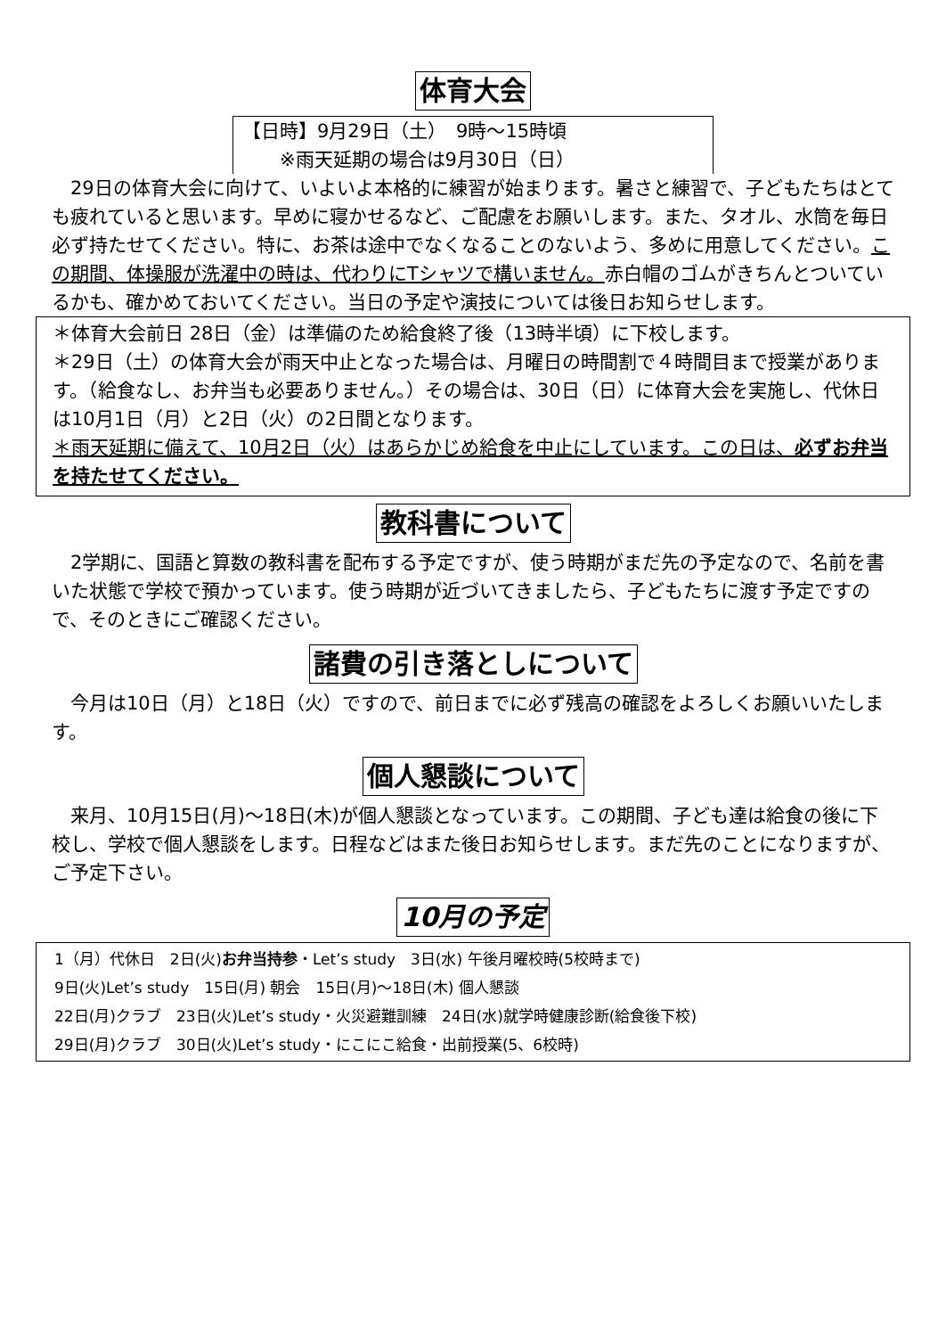体育大会
【日時】9月29日（土）　9時～15時頃
　　※雨天延期の場合は9月30日（日）
　29日の体育大会に向けて、いよいよ本格的に練習が始まります。暑さと練習で、子どもたちはとても疲れていると思います。早めに寝かせるなど、ご配慮をお願いします。また、タオル、水筒を毎日必ず持たせてください。特に、お茶は途中でなくなることのないよう、多めに用意してください。この期間、体操服が洗濯中の時は、代わりにTシャツで構いません。赤白帽のゴムがきちんとついているかも、確かめておいてください。当日の予定や演技については後日お知らせします。
＊体育大会前日 28日（金）は準備のため給食終了後（13時半頃）に下校します。
＊29日（土）の体育大会が雨天中止となった場合は、月曜日の時間割で４時間目まで授業があります。（給食なし、お弁当も必要ありません。）その場合は、30日（日）に体育大会を実施し、代休日は10月1日（月）と2日（火）の2日間となります。
＊雨天延期に備えて、10月2日（火）はあらかじめ給食を中止にしています。この日は、必ずお弁当を持たせてください。
教科書について
　2学期に、国語と算数の教科書を配布する予定ですが、使う時期がまだ先の予定なので、名前を書いた状態で学校で預かっています。使う時期が近づいてきましたら、子どもたちに渡す予定ですので、そのときにご確認ください。
諸費の引き落としについて
　今月は10日（月）と18日（火）ですので、前日までに必ず残高の確認をよろしくお願いいたします。
個人懇談について
　来月、10月15日(月)～18日(木)が個人懇談となっています。この期間、子ども達は給食の後に下校し、学校で個人懇談をします。日程などはまた後日お知らせします。まだ先のことになりますが、ご予定下さい。
10月の予定
1（月）代休日　2日(火)お弁当持参・Let’s study　3日(水) 午後月曜校時(5校時まで)
9日(火)Let’s study　15日(月) 朝会　15日(月)～18日(木) 個人懇談
22日(月)クラブ　23日(火)Let’s study・火災避難訓練　24日(水)就学時健康診断(給食後下校)
29日(月)クラブ　30日(火)Let’s study・にこにこ給食・出前授業(5、6校時)